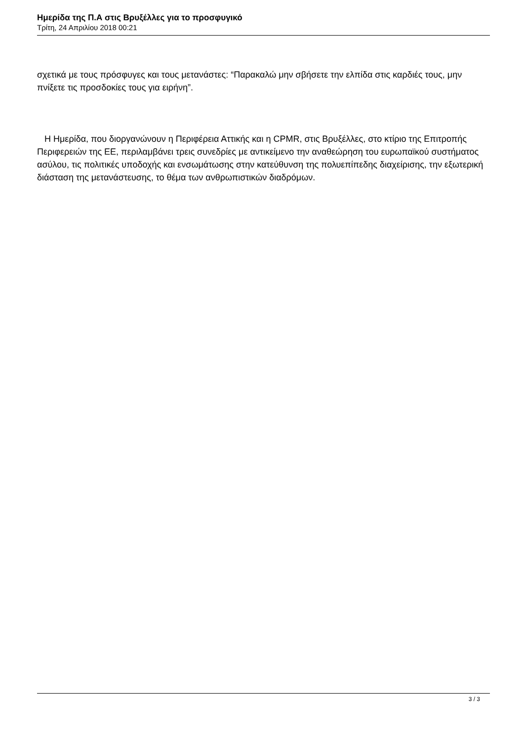Ημερίδα της Π.Α στις Βρυξέλλες για το προσφυγικό
Τρίτη, 24 Απριλίου 2018 00:21
σχετικά με τους πρόσφυγες και τους μετανάστες: “Παρακαλώ μην σβήσετε την ελπίδα στις καρδιές τους, μην πνίξετε τις προσδοκίες τους για ειρήνη”.
Η Ημερίδα, που διοργανώνουν η Περιφέρεια Αττικής και η CPMR, στις Βρυξέλλες, στο κτίριο της Επιτροπής Περιφερειών της ΕΕ, περιλαμβάνει τρεις συνεδρίες με αντικείμενο την αναθεώρηση του ευρωπαϊκού συστήματος ασύλου, τις πολιτικές υποδοχής και ενσωμάτωσης στην κατεύθυνση της πολυεπίπεδης διαχείρισης, την εξωτερική διάσταση της μετανάστευσης, το θέμα των ανθρωπιστικών διαδρόμων.
3 / 3